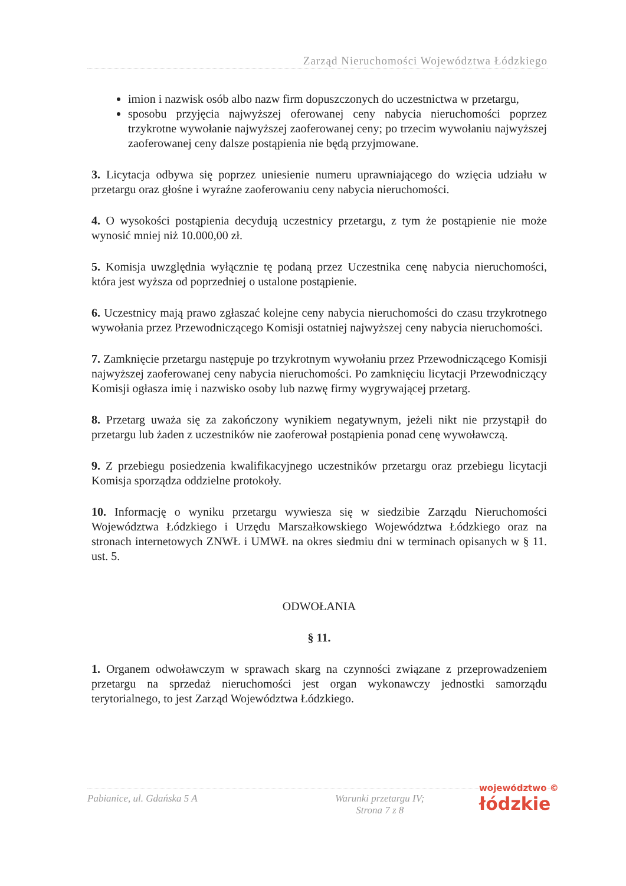Zarząd Nieruchomości Województwa Łódzkiego
imion i nazwisk osób albo nazw firm dopuszczonych do uczestnictwa w przetargu,
sposobu przyjęcia najwyższej oferowanej ceny nabycia nieruchomości poprzez trzykrotne wywołanie najwyższej zaoferowanej ceny; po trzecim wywołaniu najwyższej zaoferowanej ceny dalsze postąpienia nie będą przyjmowane.
3. Licytacja odbywa się poprzez uniesienie numeru uprawniającego do wzięcia udziału w przetargu oraz głośne i wyraźne zaoferowaniu ceny nabycia nieruchomości.
4. O wysokości postąpienia decydują uczestnicy przetargu, z tym że postąpienie nie może wynosić mniej niż 10.000,00 zł.
5. Komisja uwzględnia wyłącznie tę podaną przez Uczestnika cenę nabycia nieruchomości, która jest wyższa od poprzedniej o ustalone postąpienie.
6. Uczestnicy mają prawo zgłaszać kolejne ceny nabycia nieruchomości do czasu trzykrotnego wywołania przez Przewodniczącego Komisji ostatniej najwyższej ceny nabycia nieruchomości.
7. Zamknięcie przetargu następuje po trzykrotnym wywołaniu przez Przewodniczącego Komisji najwyższej zaoferowanej ceny nabycia nieruchomości. Po zamknięciu licytacji Przewodniczący Komisji ogłasza imię i nazwisko osoby lub nazwę firmy wygrywającej przetarg.
8. Przetarg uważa się za zakończony wynikiem negatywnym, jeżeli nikt nie przystąpił do przetargu lub żaden z uczestników nie zaoferował postąpienia ponad cenę wywoławczą.
9. Z przebiegu posiedzenia kwalifikacyjnego uczestników przetargu oraz przebiegu licytacji Komisja sporządza oddzielne protokoły.
10. Informację o wyniku przetargu wywiesza się w siedzibie Zarządu Nieruchomości Województwa Łódzkiego i Urzędu Marszałkowskiego Województwa Łódzkiego oraz na stronach internetowych ZNWŁ i UMWŁ na okres siedmiu dni w terminach opisanych w § 11. ust. 5.
ODWOŁANIA
§ 11.
1. Organem odwoławczym w sprawach skarg na czynności związane z przeprowadzeniem przetargu na sprzedaż nieruchomości jest organ wykonawczy jednostki samorządu terytorialnego, to jest Zarząd Województwa Łódzkiego.
Pabianice, ul. Gdańska 5 A Warunki przetargu IV;
Strona 7 z 8
województwo ©
łódzkie